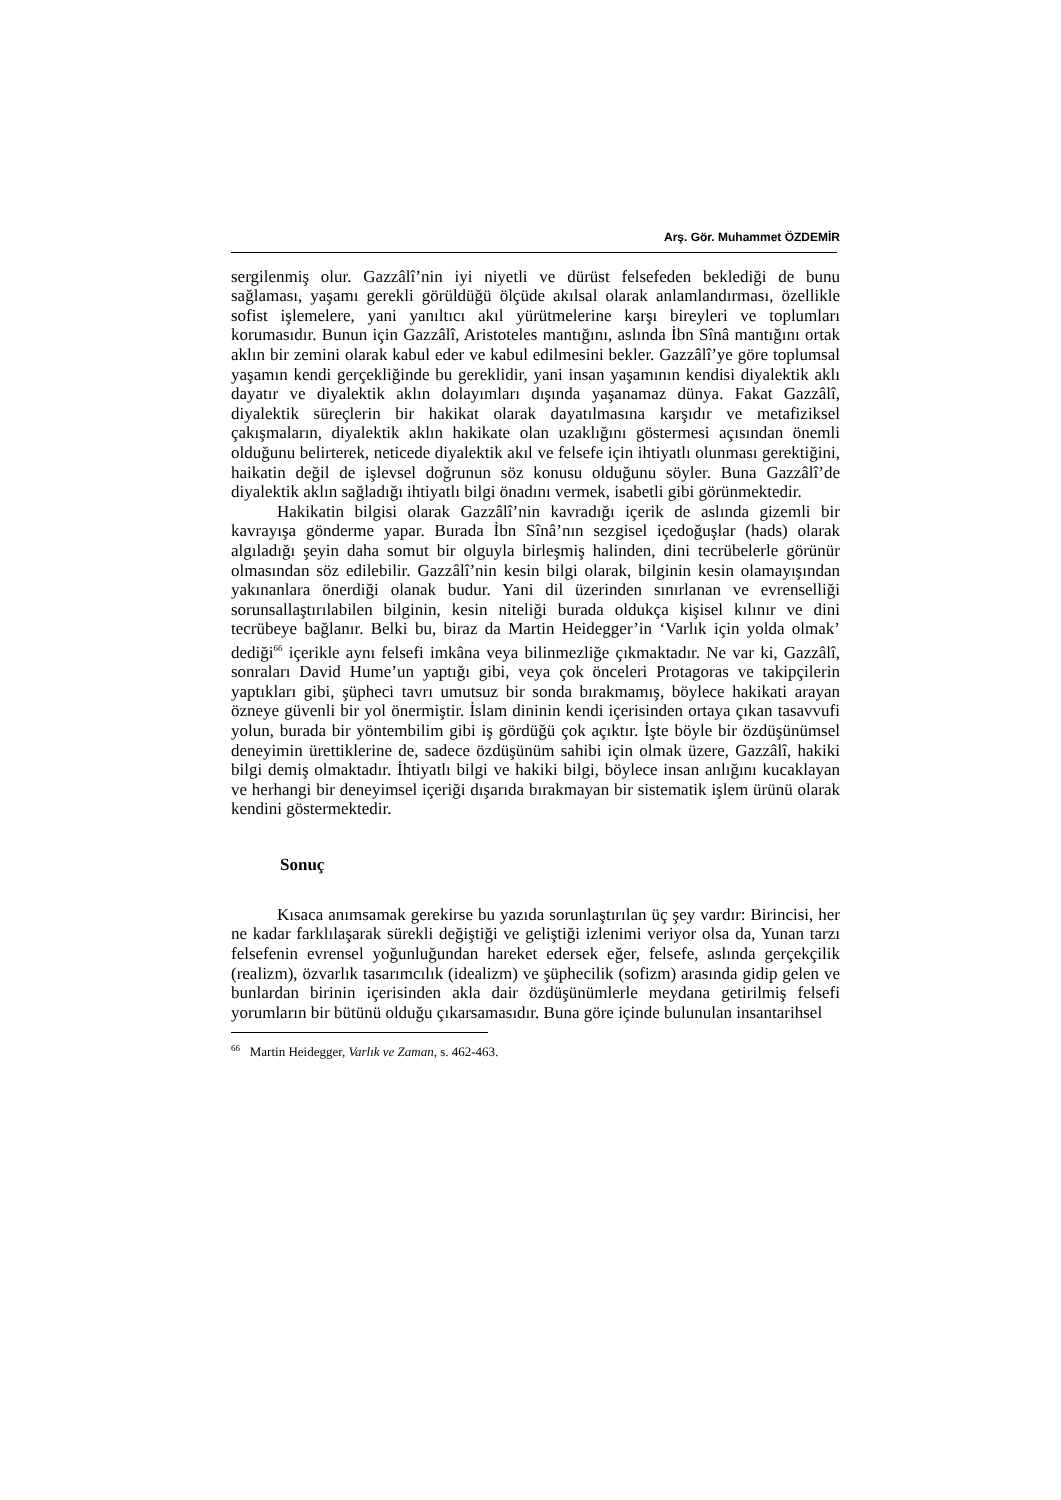Arş. Gör. Muhammet ÖZDEMİR
sergilenmiş olur. Gazzâlî’nin iyi niyetli ve dürüst felsefeden beklediği de bunu sağlaması, yaşamı gerekli görüldüğü ölçüde akılsal olarak anlamlandırması, özellikle sofist işlemelere, yani yanıltıcı akıl yürütmelerine karşı bireyleri ve toplumları korumasıdır. Bunun için Gazzâlî, Aristoteles mantığını, aslında İbn Sînâ mantığını ortak aklın bir zemini olarak kabul eder ve kabul edilmesini bekler. Gazzâlî’ye göre toplumsal yaşamın kendi gerçekliğinde bu gereklidir, yani insan yaşamının kendisi diyalektik aklı dayatır ve diyalektik aklın dolayımları dışında yaşanamaz dünya. Fakat Gazzâlî, diyalektik süreçlerin bir hakikat olarak dayatılmasına karşıdır ve metafiziksel çakışmaların, diyalektik aklın hakikate olan uzaklığını göstermesi açısından önemli olduğunu belirterek, neticede diyalektik akıl ve felsefe için ihtiyatlı olunması gerektiğini, haikatin değil de işlevsel doğrunun söz konusu olduğunu söyler. Buna Gazzâlî’de diyalektik aklın sağladığı ihtiyatlı bilgi önadını vermek, isabetli gibi görünmektedir.
Hakikatin bilgisi olarak Gazzâlî’nin kavradığı içerik de aslında gizemli bir kavrayışa gönderme yapar. Burada İbn Sînâ’nın sezgisel içedoğuşlar (hads) olarak algıladığı şeyin daha somut bir olguyla birleşmiş halinden, dini tecrübelerle görünür olmasından söz edilebilir. Gazzâlî’nin kesin bilgi olarak, bilginin kesin olamayışından yakınanlara önerdiği olanak budur. Yani dil üzerinden sınırlanan ve evrenselliği sorunsallaştırılabilen bilginin, kesin niteliği burada oldukça kişisel kılınır ve dini tecrübeye bağlanır. Belki bu, biraz da Martin Heidegger’in ‘Varlık için yolda olmak’ dediği<sup>66</sup> içerikle aynı felsefi imkâna veya bilinmezliğe çıkmaktadır. Ne var ki, Gazzâlî, sonraları David Hume’un yaptığı gibi, veya çok önceleri Protagoras ve takipçilerin yaptıkları gibi, şüpheci tavrı umutsuz bir sonda bırakmamış, böylece hakikati arayan özneye güvenli bir yol önermiştir. İslam dininin kendi içerisinden ortaya çıkan tasavvufi yolun, burada bir yöntembilim gibi iş gördüğü çok açıktır. İşte böyle bir özdüşünümsel deneyimin ürettiklerine de, sadece özdüşünüm sahibi için olmak üzere, Gazzâlî, hakiki bilgi demiş olmaktadır. İhtiyatlı bilgi ve hakiki bilgi, böylece insan anlığını kucaklayan ve herhangi bir deneyimsel içeriği dışarıda bırakmayan bir sistematik işlem ürünü olarak kendini göstermektedir.
Sonuç
Kısaca anımsamak gerekirse bu yazıda sorunlaştırılan üç şey vardır: Birincisi, her ne kadar farklılaşarak sürekli değiştiği ve geliştiği izlenimi veriyor olsa da, Yunan tarzı felsefenin evrensel yoğunluğundan hareket edersek eğer, felsefe, aslında gerçekçilik (realizm), özvarlık tasarımcılık (idealizm) ve şüphecilik (sofizm) arasında gidip gelen ve bunlardan birinin içerisinden akla dair özdüşünümlerle meydana getirilmiş felsefi yorumların bir bütünü olduğu çıkarsamasıdır. Buna göre içinde bulunulan insantarihsel
<sup>66</sup> Martin Heidegger, Varlık ve Zaman, s. 462-463.